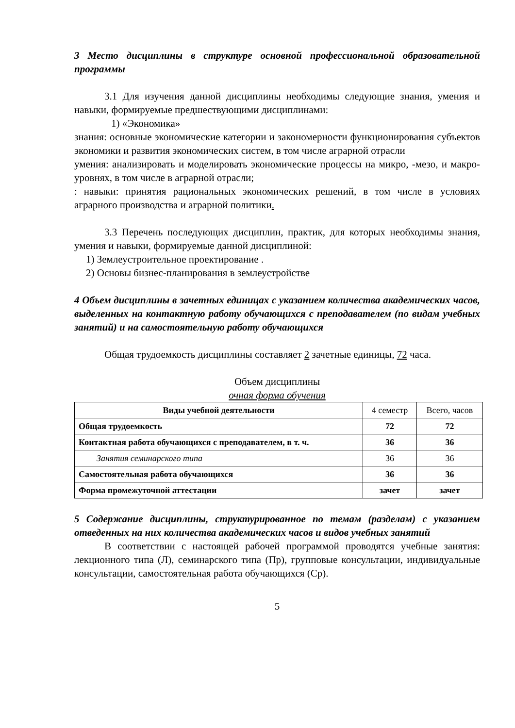3 Место дисциплины в структуре основной профессиональной образовательной программы
3.1 Для изучения данной дисциплины необходимы следующие знания, умения и навыки, формируемые предшествующими дисциплинами:
1) «Экономика»
знания: основные экономические категории и закономерности функционирования субъектов экономики и развития экономических систем, в том числе аграрной отрасли
умения: анализировать и моделировать экономические процессы на микро, -мезо, и макро-уровнях, в том числе в аграрной отрасли;
: навыки: принятия рациональных экономических решений, в том числе в условиях аграрного производства и аграрной политики.
3.3 Перечень последующих дисциплин, практик, для которых необходимы знания, умения и навыки, формируемые данной дисциплиной:
1) Землеустроительное проектирование .
2) Основы бизнес-планирования в землеустройстве
4 Объем дисциплины в зачетных единицах с указанием количества академических часов, выделенных на контактную работу обучающихся с преподавателем (по видам учебных занятий) и на самостоятельную работу обучающихся
Общая трудоемкость дисциплины составляет 2 зачетные единицы, 72 часа.
Объем дисциплины
очная форма обучения
| Виды учебной деятельности | 4 семестр | Всего, часов |
| Общая трудоемкость | 72 | 72 |
| Контактная работа обучающихся с преподавателем, в т. ч. | 36 | 36 |
| Занятия семинарского типа | 36 | 36 |
| Самостоятельная работа обучающихся | 36 | 36 |
| Форма промежуточной аттестации | зачет | зачет |
5 Содержание дисциплины, структурированное по темам (разделам) с указанием отведенных на них количества академических часов и видов учебных занятий
В соответствии с настоящей рабочей программой проводятся учебные занятия: лекционного типа (Л), семинарского типа (Пр), групповые консультации, индивидуальные консультации, самостоятельная работа обучающихся (Ср).
5